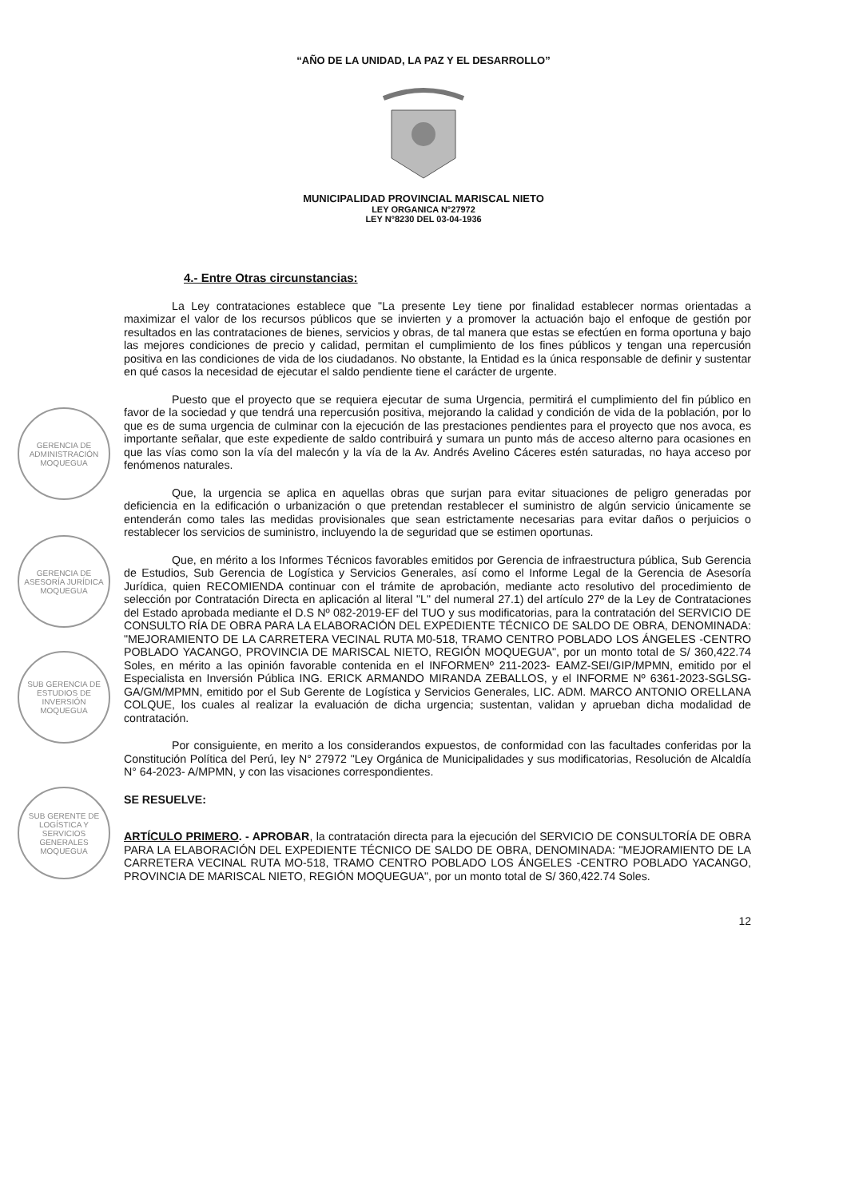“AÑO DE LA UNIDAD, LA PAZ Y EL DESARROLLO”
MUNICIPALIDAD PROVINCIAL MARISCAL NIETO
LEY ORGANICA N°27972
LEY N°8230 DEL 03-04-1936
GERENCIA DE ADMINISTRACIÓN MOQUEGUA
GERENCIA DE ASESORÍA JURÍDICA MOQUEGUA
SUB GERENCIA DE ESTUDIOS DE INVERSIÓN MOQUEGUA
SUB GERENTE DE LOGÍSTICA Y SERVICIOS GENERALES MOQUEGUA
4.- Entre Otras circunstancias:
La Ley contrataciones establece que "La presente Ley tiene por finalidad establecer normas orientadas a maximizar el valor de los recursos públicos que se invierten y a promover la actuación bajo el enfoque de gestión por resultados en las contrataciones de bienes, servicios y obras, de tal manera que estas se efectúen en forma oportuna y bajo las mejores condiciones de precio y calidad, permitan el cumplimiento de los fines públicos y tengan una repercusión positiva en las condiciones de vida de los ciudadanos. No obstante, la Entidad es la única responsable de definir y sustentar en qué casos la necesidad de ejecutar el saldo pendiente tiene el carácter de urgente.
Puesto que el proyecto que se requiera ejecutar de suma Urgencia, permitirá el cumplimiento del fin público en favor de la sociedad y que tendrá una repercusión positiva, mejorando la calidad y condición de vida de la población, por lo que es de suma urgencia de culminar con la ejecución de las prestaciones pendientes para el proyecto que nos avoca, es importante señalar, que este expediente de saldo contribuirá y sumara un punto más de acceso alterno para ocasiones en que las vías como son la vía del malecón y la vía de la Av. Andrés Avelino Cáceres estén saturadas, no haya acceso por fenómenos naturales.
Que, la urgencia se aplica en aquellas obras que surjan para evitar situaciones de peligro generadas por deficiencia en la edificación o urbanización o que pretendan restablecer el suministro de algún servicio únicamente se entenderán como tales las medidas provisionales que sean estrictamente necesarias para evitar daños o perjuicios o restablecer los servicios de suministro, incluyendo la de seguridad que se estimen oportunas.
Que, en mérito a los Informes Técnicos favorables emitidos por Gerencia de infraestructura pública, Sub Gerencia de Estudios, Sub Gerencia de Logística y Servicios Generales, así como el Informe Legal de la Gerencia de Asesoría Jurídica, quien RECOMIENDA continuar con el trámite de aprobación, mediante acto resolutivo del procedimiento de selección por Contratación Directa en aplicación al literal "L" del numeral 27.1) del artículo 27º de la Ley de Contrataciones del Estado aprobada mediante el D.S Nº 082-2019-EF del TUO y sus modificatorias, para la contratación del SERVICIO DE CONSULTO RÍA DE OBRA PARA LA ELABORACIÓN DEL EXPEDIENTE TÉCNICO DE SALDO DE OBRA, DENOMINADA: "MEJORAMIENTO DE LA CARRETERA VECINAL RUTA M0-518, TRAMO CENTRO POBLADO LOS ÁNGELES -CENTRO POBLADO YACANGO, PROVINCIA DE MARISCAL NIETO, REGIÓN MOQUEGUA", por un monto total de S/ 360,422.74 Soles, en mérito a las opinión favorable contenida en el INFORMENº 211-2023- EAMZ-SEI/GIP/MPMN, emitido por el Especialista en Inversión Pública ING. ERICK ARMANDO MIRANDA ZEBALLOS, y el INFORME Nº 6361-2023-SGLSG-GA/GM/MPMN, emitido por el Sub Gerente de Logística y Servicios Generales, LIC. ADM. MARCO ANTONIO ORELLANA COLQUE, los cuales al realizar la evaluación de dicha urgencia; sustentan, validan y aprueban dicha modalidad de contratación.
Por consiguiente, en merito a los considerandos expuestos, de conformidad con las facultades conferidas por la Constitución Política del Perú, ley N° 27972 "Ley Orgánica de Municipalidades y sus modificatorias, Resolución de Alcaldía N° 64-2023- A/MPMN, y con las visaciones correspondientes.
SE RESUELVE:
ARTÍCULO PRIMERO. - APROBAR, la contratación directa para la ejecución del SERVICIO DE CONSULTORÍA DE OBRA PARA LA ELABORACIÓN DEL EXPEDIENTE TÉCNICO DE SALDO DE OBRA, DENOMINADA: "MEJORAMIENTO DE LA CARRETERA VECINAL RUTA MO-518, TRAMO CENTRO POBLADO LOS ÁNGELES -CENTRO POBLADO YACANGO, PROVINCIA DE MARISCAL NIETO, REGIÓN MOQUEGUA", por un monto total de S/ 360,422.74 Soles.
12